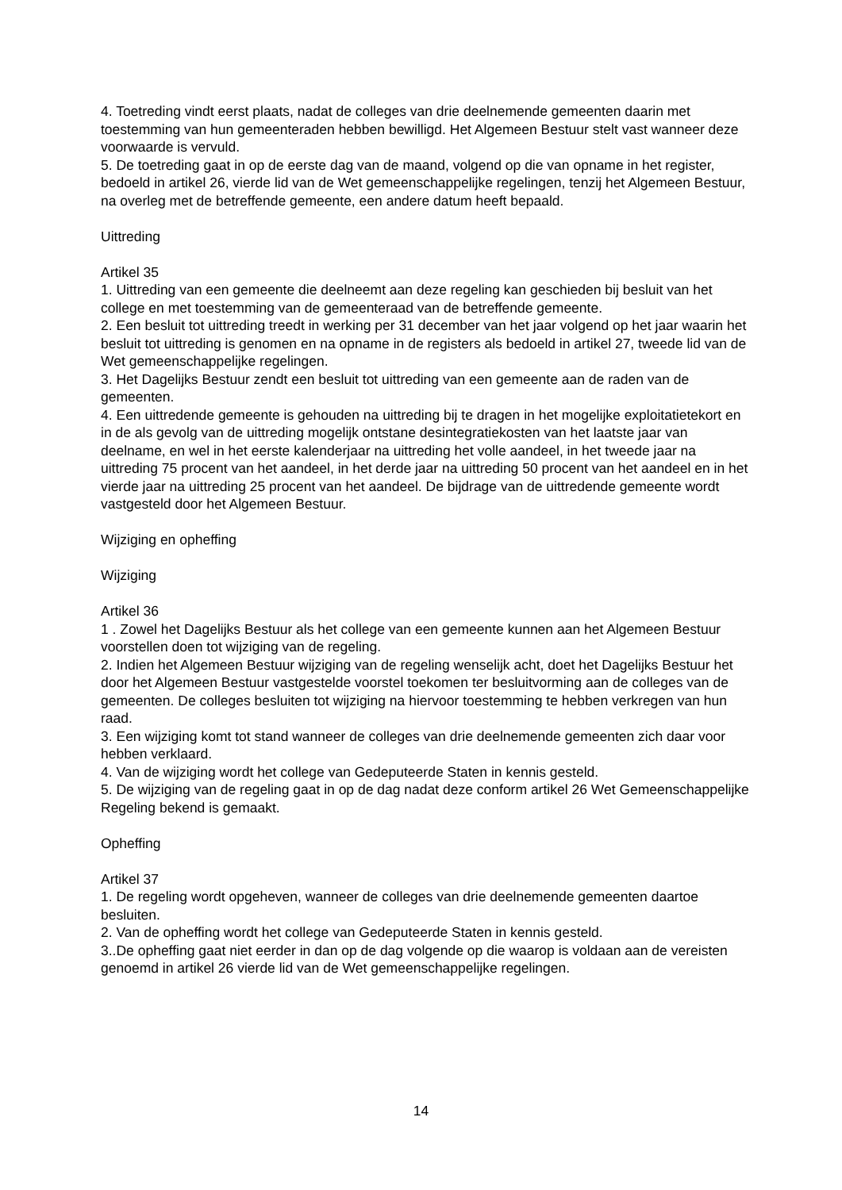4. Toetreding vindt eerst plaats, nadat de colleges van drie deelnemende gemeenten daarin met toestemming van hun gemeenteraden hebben bewilligd. Het Algemeen Bestuur stelt vast wanneer deze voorwaarde is vervuld.
5. De toetreding gaat in op de eerste dag van de maand, volgend op die van opname in het register, bedoeld in artikel 26, vierde lid van de Wet gemeenschappelijke regelingen, tenzij het Algemeen Bestuur, na overleg met de betreffende gemeente, een andere datum heeft bepaald.
Uittreding
Artikel 35
1. Uittreding van een gemeente die deelneemt aan deze regeling kan geschieden bij besluit van het college en met toestemming van de gemeenteraad van de betreffende gemeente.
2. Een besluit tot uittreding treedt in werking per 31 december van het jaar volgend op het jaar waarin het besluit tot uittreding is genomen en na opname in de registers als bedoeld in artikel 27, tweede lid van de Wet gemeenschappelijke regelingen.
3. Het Dagelijks Bestuur zendt een besluit tot uittreding van een gemeente aan de raden van de gemeenten.
4. Een uittredende gemeente is gehouden na uittreding bij te dragen in het mogelijke exploitatietekort en in de als gevolg van de uittreding mogelijk ontstane desintegratiekosten van het laatste jaar van deelname, en wel in het eerste kalenderjaar na uittreding het volle aandeel, in het tweede jaar na uittreding 75 procent van het aandeel, in het derde jaar na uittreding 50 procent van het aandeel en in het vierde jaar na uittreding 25 procent van het aandeel. De bijdrage van de uittredende gemeente wordt vastgesteld door het Algemeen Bestuur.
Wijziging en opheffing
Wijziging
Artikel 36
1 . Zowel het Dagelijks Bestuur als het college van een gemeente kunnen aan het Algemeen Bestuur voorstellen doen tot wijziging van de regeling.
2. Indien het Algemeen Bestuur wijziging van de regeling wenselijk acht, doet het Dagelijks Bestuur het door het Algemeen Bestuur vastgestelde voorstel toekomen ter besluitvorming aan de colleges van de gemeenten. De colleges besluiten tot wijziging na hiervoor toestemming te hebben verkregen van hun raad.
3. Een wijziging komt tot stand wanneer de colleges van drie deelnemende gemeenten zich daar voor hebben verklaard.
4. Van de wijziging wordt het college van Gedeputeerde Staten in kennis gesteld.
5. De wijziging van de regeling gaat in op de dag nadat deze conform artikel 26 Wet Gemeenschappelijke Regeling bekend is gemaakt.
Opheffing
Artikel 37
1. De regeling wordt opgeheven, wanneer de colleges van drie deelnemende gemeenten daartoe besluiten.
2. Van de opheffing wordt het college van Gedeputeerde Staten in kennis gesteld.
3..De opheffing gaat niet eerder in dan op de dag volgende op die waarop is voldaan aan de vereisten genoemd in artikel 26 vierde lid van de Wet gemeenschappelijke regelingen.
14